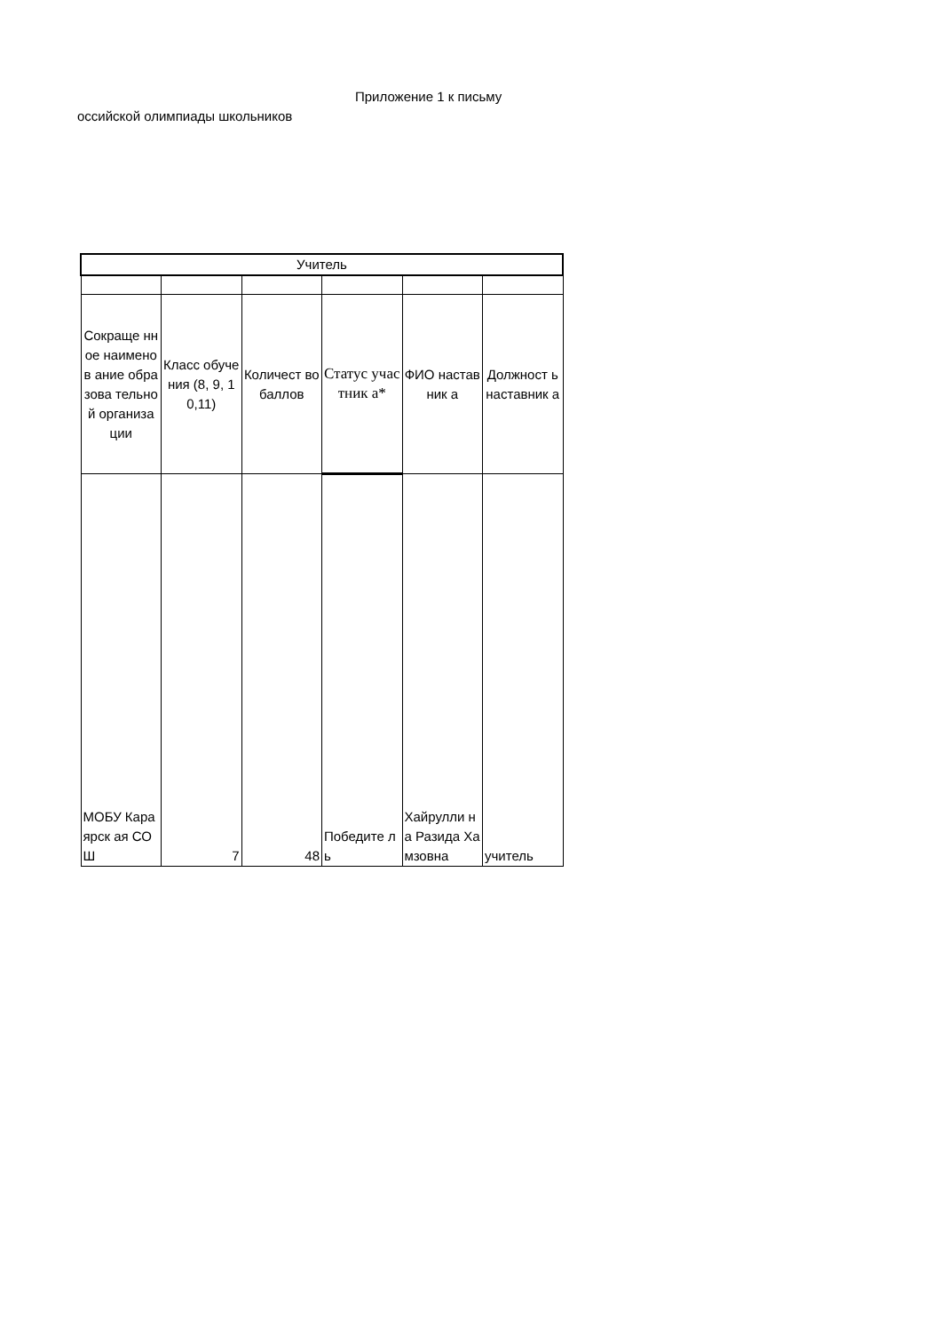Приложение 1 к письму
оссийской олимпиады школьников
| Учитель | | | | | |
| Сокраще нное наименов ание образова тельной организа ции | Класс обучения (8, 9, 10,11) | Количест во баллов | Статус участник а* | ФИО наставник а | Должност ь наставник а |
| МОБУ Караярск ая СОШ | 7 | 48 | Победите ль | Хайрулли на Разида Хамзовна | учитель |